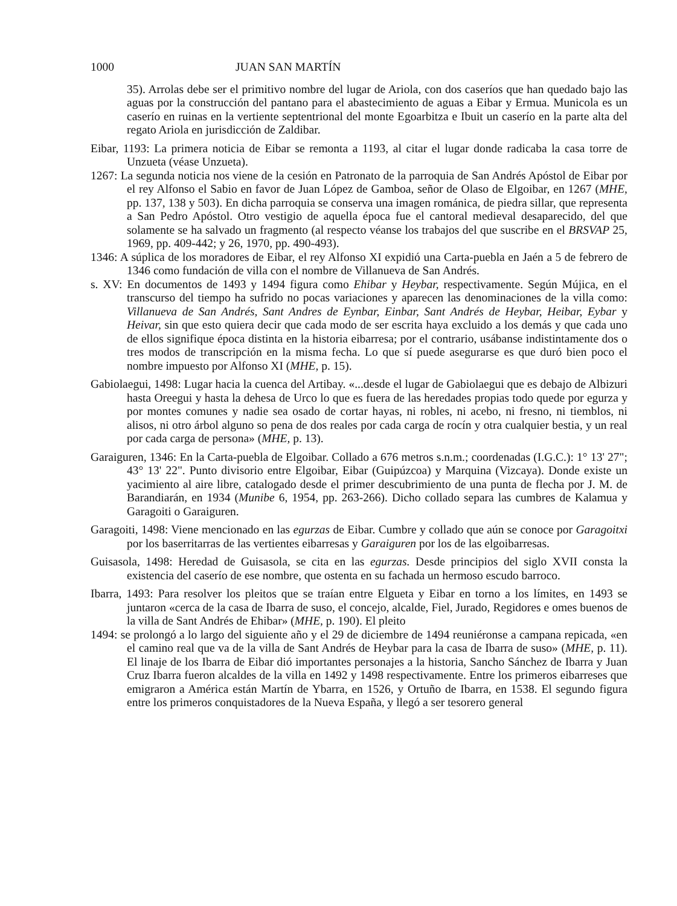1000 JUAN SAN MARTÍN
35). Arrolas debe ser el primitivo nombre del lugar de Ariola, con dos caseríos que han quedado bajo las aguas por la construcción del pantano para el abastecimiento de aguas a Eibar y Ermua. Municola es un caserío en ruinas en la vertiente septentrional del monte Egoarbitza e Ibuit un caserío en la parte alta del regato Ariola en jurisdicción de Zaldibar.
Eibar, 1193: La primera noticia de Eibar se remonta a 1193, al citar el lugar donde radicaba la casa torre de Unzueta (véase Unzueta).
1267: La segunda noticia nos viene de la cesión en Patronato de la parroquia de San Andrés Apóstol de Eibar por el rey Alfonso el Sabio en favor de Juan López de Gamboa, señor de Olaso de Elgoibar, en 1267 (MHE, pp. 137, 138 y 503). En dicha parroquia se conserva una imagen románica, de piedra sillar, que representa a San Pedro Apóstol. Otro vestigio de aquella época fue el cantoral medieval desaparecido, del que solamente se ha salvado un fragmento (al respecto véanse los trabajos del que suscribe en el BRSVAP 25, 1969, pp. 409-442; y 26, 1970, pp. 490-493).
1346: A súplica de los moradores de Eibar, el rey Alfonso XI expidió una Carta-puebla en Jaén a 5 de febrero de 1346 como fundación de villa con el nombre de Villanueva de San Andrés.
s. XV: En documentos de 1493 y 1494 figura como Ehibar y Heybar, respectivamente. Según Mújica, en el transcurso del tiempo ha sufrido no pocas variaciones y aparecen las denominaciones de la villa como: Villanueva de San Andrés, Sant Andres de Eynbar, Einbar, Sant Andrés de Heybar, Heibar, Eybar y Heivar, sin que esto quiera decir que cada modo de ser escrita haya excluido a los demás y que cada uno de ellos signifique época distinta en la historia eibarresa; por el contrario, usábanse indistintamente dos o tres modos de transcripción en la misma fecha. Lo que sí puede asegurarse es que duró bien poco el nombre impuesto por Alfonso XI (MHE, p. 15).
Gabiolaegui, 1498: Lugar hacia la cuenca del Artibay. «...desde el lugar de Gabiolaegui que es debajo de Albizuri hasta Oreegui y hasta la dehesa de Urco lo que es fuera de las heredades propias todo quede por egurza y por montes comunes y nadie sea osado de cortar hayas, ni robles, ni acebo, ni fresno, ni tiemblos, ni alisos, ni otro árbol alguno so pena de dos reales por cada carga de rocín y otra cualquier bestia, y un real por cada carga de persona» (MHE, p. 13).
Garaiguren, 1346: En la Carta-puebla de Elgoibar. Collado a 676 metros s.n.m.; coordenadas (I.G.C.): 1° 13' 27"; 43° 13' 22". Punto divisorio entre Elgoibar, Eibar (Guipúzcoa) y Marquina (Vizcaya). Donde existe un yacimiento al aire libre, catalogado desde el primer descubrimiento de una punta de flecha por J. M. de Barandiarán, en 1934 (Munibe 6, 1954, pp. 263-266). Dicho collado separa las cumbres de Kalamua y Garagoiti o Garaiguren.
Garagoiti, 1498: Viene mencionado en las egurzas de Eibar. Cumbre y collado que aún se conoce por Garagoitxi por los baserritarras de las vertientes eibarresas y Garaiguren por los de las elgoibarresas.
Guisasola, 1498: Heredad de Guisasola, se cita en las egurzas. Desde principios del siglo XVII consta la existencia del caserío de ese nombre, que ostenta en su fachada un hermoso escudo barroco.
Ibarra, 1493: Para resolver los pleitos que se traían entre Elgueta y Eibar en torno a los límites, en 1493 se juntaron «cerca de la casa de Ibarra de suso, el concejo, alcalde, Fiel, Jurado, Regidores e omes buenos de la villa de Sant Andrés de Ehibar» (MHE, p. 190). El pleito
1494: se prolongó a lo largo del siguiente año y el 29 de diciembre de 1494 reuniéronse a campana repicada, «en el camino real que va de la villa de Sant Andrés de Heybar para la casa de Ibarra de suso» (MHE, p. 11). El linaje de los Ibarra de Eibar dió importantes personajes a la historia, Sancho Sánchez de Ibarra y Juan Cruz Ibarra fueron alcaldes de la villa en 1492 y 1498 respectivamente. Entre los primeros eibarreses que emigraron a América están Martín de Ybarra, en 1526, y Ortuño de Ibarra, en 1538. El segundo figura entre los primeros conquistadores de la Nueva España, y llegó a ser tesorero general